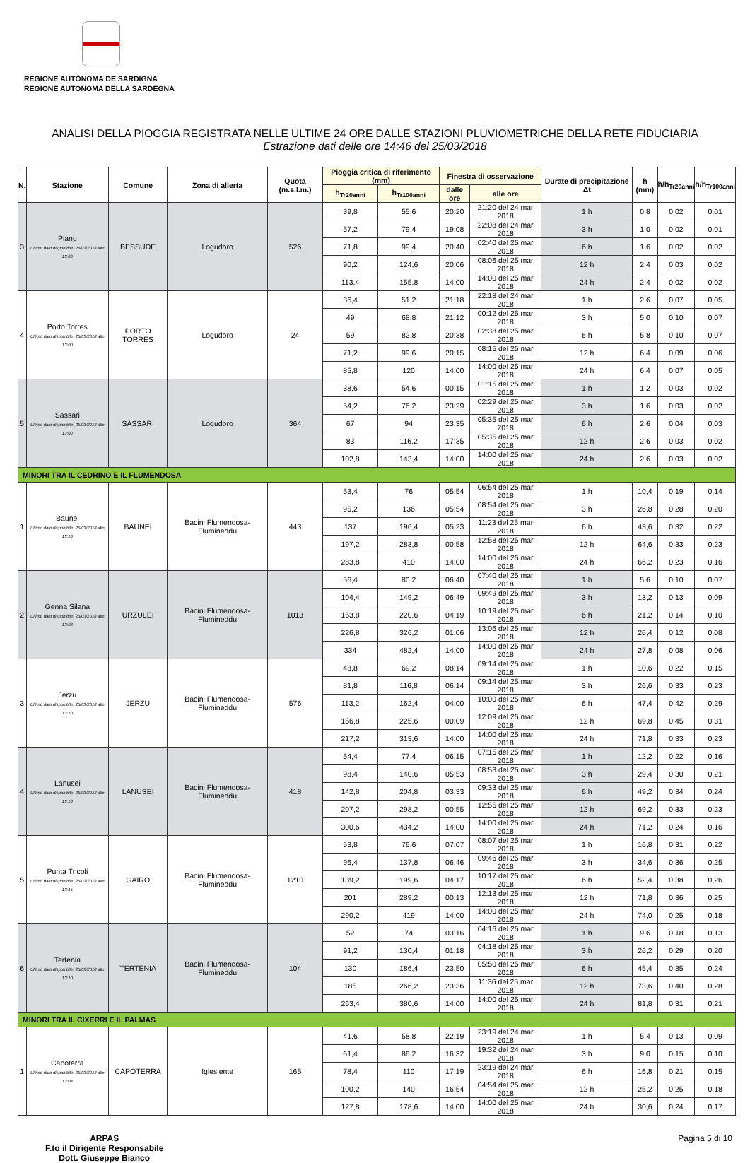REGIONE AUTÒNOMA DE SARDIGNA
REGIONE AUTONOMA DELLA SARDEGNA
ANALISI DELLA PIOGGIA REGISTRATA NELLE ULTIME 24 ORE DALLE STAZIONI PLUVIOMETRICHE DELLA RETE FIDUCIARIA
Estrazione dati delle ore 14:46 del 25/03/2018
| N. | Stazione | Comune | Zona di allerta | Quota (m.s.l.m.) | Pioggia critica di riferimento (mm) | | Finestra di osservazione | | Durate di precipitazione Δt | h (mm) | h/h<sub>Tr20anni</sub> | h/h<sub>Tr100anni</sub> |
| --- | --- | --- | --- | --- | --- | --- | --- | --- | --- | --- | --- | --- |
| | | | | | h<sub>Tr20anni</sub> | h<sub>Tr100anni</sub> | dalle ore | alle ore | | | | |
| 3 | Pianu Ultimo dato disponibile: 25/03/2018 alle 13:00 | BESSUDE | Logudoro | 526 | 39,8 | 55,6 | 20:20 | 21:20 del 24 mar 2018 | 1 h | 0,8 | 0,02 | 0,01 |
| | | | | | 57,2 | 79,4 | 19:08 | 22:08 del 24 mar 2018 | 3 h | 1,0 | 0,02 | 0,01 |
| | | | | | 71,8 | 99,4 | 20:40 | 02:40 del 25 mar 2018 | 6 h | 1,6 | 0,02 | 0,02 |
| | | | | | 90,2 | 124,6 | 20:06 | 08:06 del 25 mar 2018 | 12 h | 2,4 | 0,03 | 0,02 |
| | | | | | 113,4 | 155,8 | 14:00 | 14:00 del 25 mar 2018 | 24 h | 2,4 | 0,02 | 0,02 |
| 4 | Porto Torres Ultimo dato disponibile: 25/03/2018 alle 13:00 | PORTO TORRES | Logudoro | 24 | 36,4 | 51,2 | 21:18 | 22:18 del 24 mar 2018 | 1 h | 2,6 | 0,07 | 0,05 |
| | | | | | 49 | 68,8 | 21:12 | 00:12 del 25 mar 2018 | 3 h | 5,0 | 0,10 | 0,07 |
| | | | | | 59 | 82,8 | 20:38 | 02:38 del 25 mar 2018 | 6 h | 5,8 | 0,10 | 0,07 |
| | | | | | 71,2 | 99,6 | 20:15 | 08:15 del 25 mar 2018 | 12 h | 6,4 | 0,09 | 0,06 |
| | | | | | 85,8 | 120 | 14:00 | 14:00 del 25 mar 2018 | 24 h | 6,4 | 0,07 | 0,05 |
| 5 | Sassari Ultimo dato disponibile: 25/03/2018 alle 13:00 | SASSARI | Logudoro | 364 | 38,6 | 54,6 | 00:15 | 01:15 del 25 mar 2018 | 1 h | 1,2 | 0,03 | 0,02 |
| | | | | | 54,2 | 76,2 | 23:29 | 02:29 del 25 mar 2018 | 3 h | 1,6 | 0,03 | 0,02 |
| | | | | | 67 | 94 | 23:35 | 05:35 del 25 mar 2018 | 6 h | 2,6 | 0,04 | 0,03 |
| | | | | | 83 | 116,2 | 17:35 | 05:35 del 25 mar 2018 | 12 h | 2,6 | 0,03 | 0,02 |
| | | | | | 102,8 | 143,4 | 14:00 | 14:00 del 25 mar 2018 | 24 h | 2,6 | 0,03 | 0,02 |
| MINORI TRA IL CEDRINO E IL FLUMENDOSA | | | | | | | | | | | | |
| 1 | Baunei Ultimo dato disponibile: 25/03/2018 alle 13:10 | BAUNEI | Bacini Flumendosa-Flumineddu | 443 | 53,4 | 76 | 05:54 | 06:54 del 25 mar 2018 | 1 h | 10,4 | 0,19 | 0,14 |
| | | | | | 95,2 | 136 | 05:54 | 08:54 del 25 mar 2018 | 3 h | 26,8 | 0,28 | 0,20 |
| | | | | | 137 | 196,4 | 05:23 | 11:23 del 25 mar 2018 | 6 h | 43,6 | 0,32 | 0,22 |
| | | | | | 197,2 | 283,8 | 00:58 | 12:58 del 25 mar 2018 | 12 h | 64,6 | 0,33 | 0,23 |
| | | | | | 283,8 | 410 | 14:00 | 14:00 del 25 mar 2018 | 24 h | 66,2 | 0,23 | 0,16 |
| 2 | Genna Silana Ultimo dato disponibile: 25/03/2018 alle 13:08 | URZULEI | Bacini Flumendosa-Flumineddu | 1013 | 56,4 | 80,2 | 06:40 | 07:40 del 25 mar 2018 | 1 h | 5,6 | 0,10 | 0,07 |
| | | | | | 104,4 | 149,2 | 06:49 | 09:49 del 25 mar 2018 | 3 h | 13,2 | 0,13 | 0,09 |
| | | | | | 153,8 | 220,6 | 04:19 | 10:19 del 25 mar 2018 | 6 h | 21,2 | 0,14 | 0,10 |
| | | | | | 226,8 | 326,2 | 01:06 | 13:06 del 25 mar 2018 | 12 h | 26,4 | 0,12 | 0,08 |
| | | | | | 334 | 482,4 | 14:00 | 14:00 del 25 mar 2018 | 24 h | 27,8 | 0,08 | 0,06 |
| 3 | Jerzu Ultimo dato disponibile: 25/03/2018 alle 13:10 | JERZU | Bacini Flumendosa-Flumineddu | 576 | 48,8 | 69,2 | 08:14 | 09:14 del 25 mar 2018 | 1 h | 10,6 | 0,22 | 0,15 |
| | | | | | 81,8 | 116,8 | 06:14 | 09:14 del 25 mar 2018 | 3 h | 26,6 | 0,33 | 0,23 |
| | | | | | 113,2 | 162,4 | 04:00 | 10:00 del 25 mar 2018 | 6 h | 47,4 | 0,42 | 0,29 |
| | | | | | 156,8 | 225,6 | 00:09 | 12:09 del 25 mar 2018 | 12 h | 69,8 | 0,45 | 0,31 |
| | | | | | 217,2 | 313,6 | 14:00 | 14:00 del 25 mar 2018 | 24 h | 71,8 | 0,33 | 0,23 |
| 4 | Lanusei Ultimo dato disponibile: 25/03/2018 alle 13:10 | LANUSEI | Bacini Flumendosa-Flumineddu | 418 | 54,4 | 77,4 | 06:15 | 07:15 del 25 mar 2018 | 1 h | 12,2 | 0,22 | 0,16 |
| | | | | | 98,4 | 140,6 | 05:53 | 08:53 del 25 mar 2018 | 3 h | 29,4 | 0,30 | 0,21 |
| | | | | | 142,8 | 204,8 | 03:33 | 09:33 del 25 mar 2018 | 6 h | 49,2 | 0,34 | 0,24 |
| | | | | | 207,2 | 298,2 | 00:55 | 12:55 del 25 mar 2018 | 12 h | 69,2 | 0,33 | 0,23 |
| | | | | | 300,6 | 434,2 | 14:00 | 14:00 del 25 mar 2018 | 24 h | 71,2 | 0,24 | 0,16 |
| 5 | Punta Tricoli Ultimo dato disponibile: 25/03/2018 alle 13:15 | GAIRO | Bacini Flumendosa-Flumineddu | 1210 | 53,8 | 76,6 | 07:07 | 08:07 del 25 mar 2018 | 1 h | 16,8 | 0,31 | 0,22 |
| | | | | | 96,4 | 137,8 | 06:46 | 09:46 del 25 mar 2018 | 3 h | 34,6 | 0,36 | 0,25 |
| | | | | | 139,2 | 199,6 | 04:17 | 10:17 del 25 mar 2018 | 6 h | 52,4 | 0,38 | 0,26 |
| | | | | | 201 | 289,2 | 00:13 | 12:13 del 25 mar 2018 | 12 h | 71,8 | 0,36 | 0,25 |
| | | | | | 290,2 | 419 | 14:00 | 14:00 del 25 mar 2018 | 24 h | 74,0 | 0,25 | 0,18 |
| 6 | Tertenia Ultimo dato disponibile: 25/03/2018 alle 13:10 | TERTENIA | Bacini Flumendosa-Flumineddu | 104 | 52 | 74 | 03:16 | 04:16 del 25 mar 2018 | 1 h | 9,6 | 0,18 | 0,13 |
| | | | | | 91,2 | 130,4 | 01:18 | 04:18 del 25 mar 2018 | 3 h | 26,2 | 0,29 | 0,20 |
| | | | | | 130 | 186,4 | 23:50 | 05:50 del 25 mar 2018 | 6 h | 45,4 | 0,35 | 0,24 |
| | | | | | 185 | 266,2 | 23:36 | 11:36 del 25 mar 2018 | 12 h | 73,6 | 0,40 | 0,28 |
| | | | | | 263,4 | 380,6 | 14:00 | 14:00 del 25 mar 2018 | 24 h | 81,8 | 0,31 | 0,21 |
| MINORI TRA IL CIXERRI E IL PALMAS | | | | | | | | | | | | |
| 1 | Capoterra Ultimo dato disponibile: 25/03/2018 alle 13:04 | CAPOTERRA | Iglesiente | 165 | 41,6 | 58,8 | 22:19 | 23:19 del 24 mar 2018 | 1 h | 5,4 | 0,13 | 0,09 |
| | | | | | 61,4 | 86,2 | 16:32 | 19:32 del 24 mar 2018 | 3 h | 9,0 | 0,15 | 0,10 |
| | | | | | 78,4 | 110 | 17:19 | 23:19 del 24 mar 2018 | 6 h | 16,8 | 0,21 | 0,15 |
| | | | | | 100,2 | 140 | 16:54 | 04:54 del 25 mar 2018 | 12 h | 25,2 | 0,25 | 0,18 |
| | | | | | 127,8 | 178,6 | 14:00 | 14:00 del 25 mar 2018 | 24 h | 30,6 | 0,24 | 0,17 |
ARPAS
F.to il Dirigente Responsabile
Dott. Giuseppe Bianco
Pagina 5 di 10